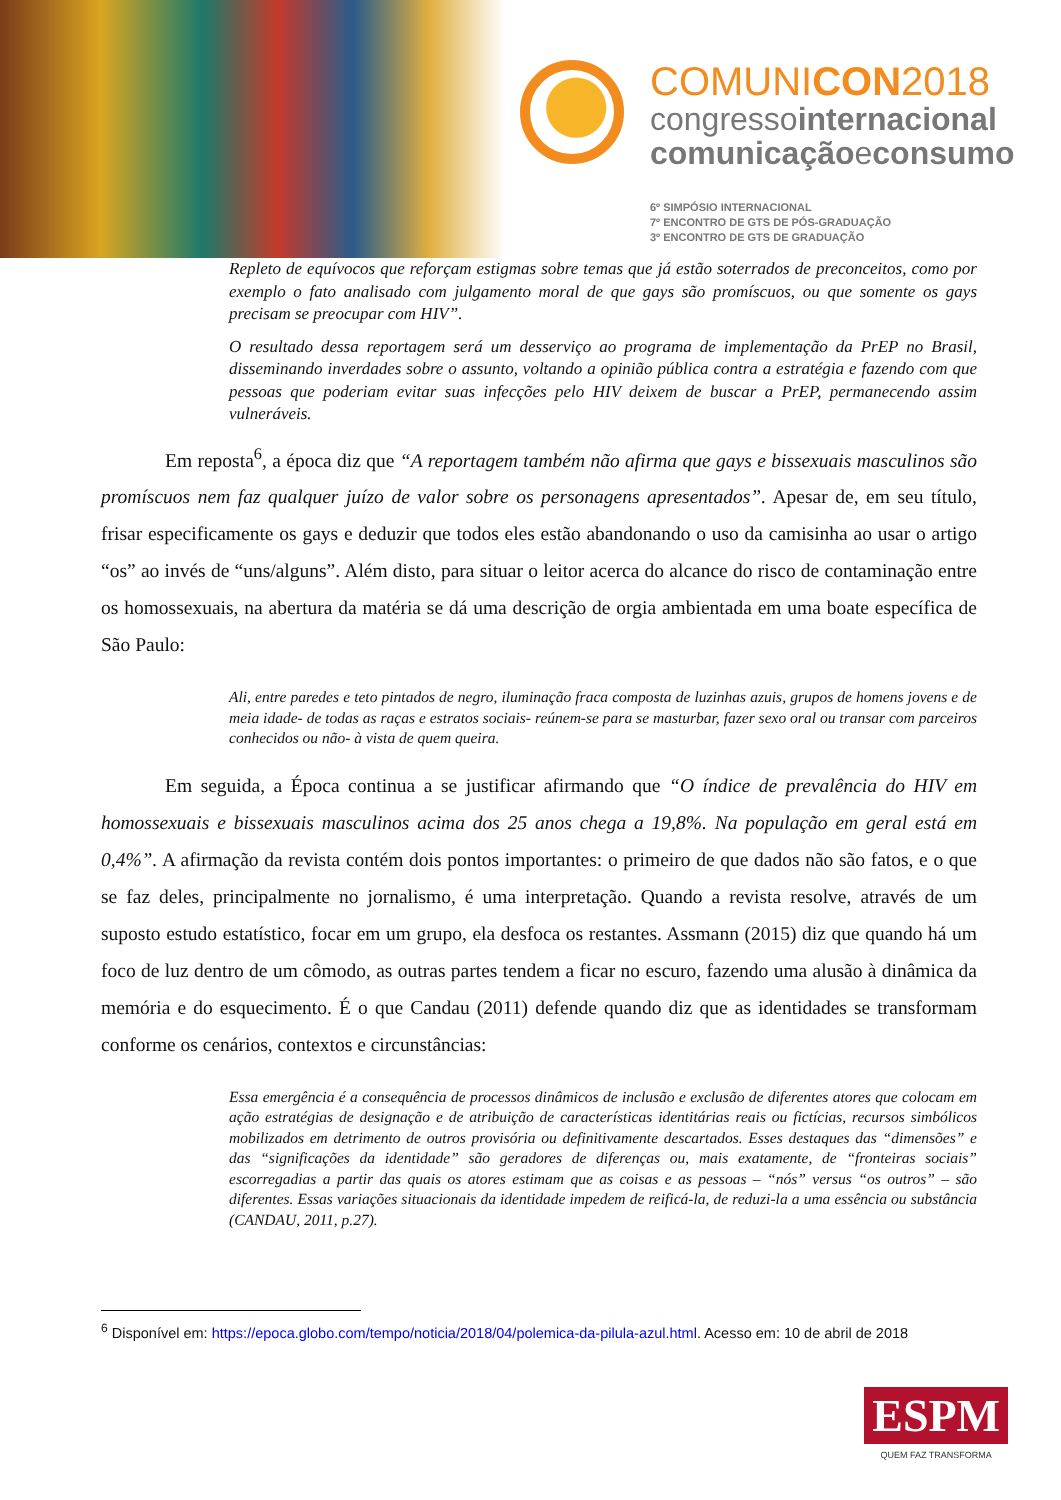COMUNICON2018
congressointernacional
comunicaçãoeconsumo
6º SIMPÓSIO INTERNACIONAL
7º ENCONTRO DE GTS DE PÓS-GRADUAÇÃO
3º ENCONTRO DE GTS DE GRADUAÇÃO
Repleto de equívocos que reforçam estigmas sobre temas que já estão soterrados de preconceitos, como por exemplo o fato analisado com julgamento moral de que gays são promíscuos, ou que somente os gays precisam se preocupar com HIV”.
O resultado dessa reportagem será um desserviço ao programa de implementação da PrEP no Brasil, disseminando inverdades sobre o assunto, voltando a opinião pública contra a estratégia e fazendo com que pessoas que poderiam evitar suas infecções pelo HIV deixem de buscar a PrEP, permanecendo assim vulneráveis.
Em reposta<sup>6</sup>, a época diz que “A reportagem também não afirma que gays e bissexuais masculinos são promíscuos nem faz qualquer juízo de valor sobre os personagens apresentados”. Apesar de, em seu título, frisar especificamente os gays e deduzir que todos eles estão abandonando o uso da camisinha ao usar o artigo “os” ao invés de “uns/alguns”. Além disto, para situar o leitor acerca do alcance do risco de contaminação entre os homossexuais, na abertura da matéria se dá uma descrição de orgia ambientada em uma boate específica de São Paulo:
Ali, entre paredes e teto pintados de negro, iluminação fraca composta de luzinhas azuis, grupos de homens jovens e de meia idade- de todas as raças e estratos sociais- reúnem-se para se masturbar, fazer sexo oral ou transar com parceiros conhecidos ou não- à vista de quem queira.
Em seguida, a Época continua a se justificar afirmando que “O índice de prevalência do HIV em homossexuais e bissexuais masculinos acima dos 25 anos chega a 19,8%. Na população em geral está em 0,4%”. A afirmação da revista contém dois pontos importantes: o primeiro de que dados não são fatos, e o que se faz deles, principalmente no jornalismo, é uma interpretação. Quando a revista resolve, através de um suposto estudo estatístico, focar em um grupo, ela desfoca os restantes. Assmann (2015) diz que quando há um foco de luz dentro de um cômodo, as outras partes tendem a ficar no escuro, fazendo uma alusão à dinâmica da memória e do esquecimento. É o que Candau (2011) defende quando diz que as identidades se transformam conforme os cenários, contextos e circunstâncias:
Essa emergência é a consequência de processos dinâmicos de inclusão e exclusão de diferentes atores que colocam em ação estratégias de designação e de atribuição de características identitárias reais ou fictícias, recursos simbólicos mobilizados em detrimento de outros provisória ou definitivamente descartados. Esses destaques das “dimensões” e das “significações da identidade” são geradores de diferenças ou, mais exatamente, de “fronteiras sociais” escorregadias a partir das quais os atores estimam que as coisas e as pessoas – “nós” versus “os outros” – são diferentes. Essas variações situacionais da identidade impedem de reificá-la, de reduzi-la a uma essência ou substância (CANDAU, 2011, p.27).
<sup>6</sup> Disponível em: https://epoca.globo.com/tempo/noticia/2018/04/polemica-da-pilula-azul.html. Acesso em: 10 de abril de 2018
ESPM
QUEM FAZ TRANSFORMA